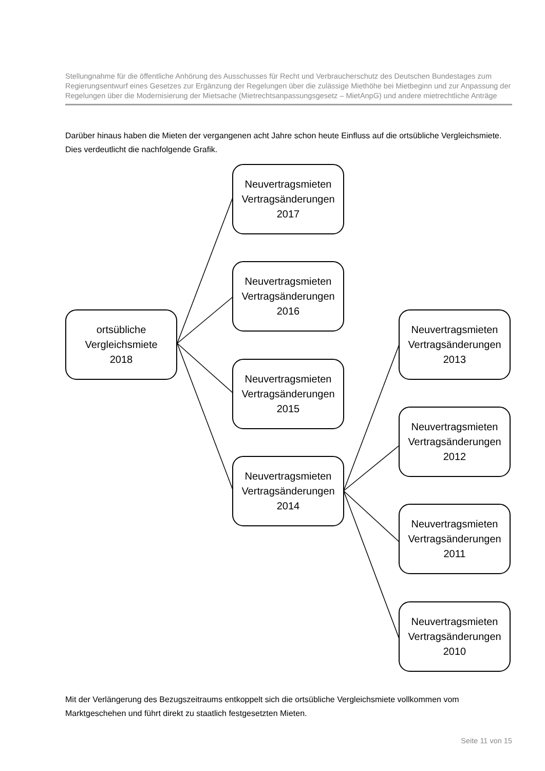Stellungnahme für die öffentliche Anhörung des Ausschusses für Recht und Verbraucherschutz des Deutschen Bundestages zum Regierungsentwurf eines Gesetzes zur Ergänzung der Regelungen über die zulässige Miethöhe bei Mietbeginn und zur Anpassung der Regelungen über die Modernisierung der Mietsache (Mietrechtsanpassungsgesetz – MietAnpG) und andere mietrechtliche Anträge
Darüber hinaus haben die Mieten der vergangenen acht Jahre schon heute Einfluss auf die ortsübliche Vergleichsmiete. Dies verdeutlicht die nachfolgende Grafik.
ortsübliche
Vergleichsmiete
2018
Neuvertragsmieten
Vertragsänderungen
2017
Neuvertragsmieten
Vertragsänderungen
2016
Neuvertragsmieten
Vertragsänderungen
2015
Neuvertragsmieten
Vertragsänderungen
2014
Neuvertragsmieten
Vertragsänderungen
2013
Neuvertragsmieten
Vertragsänderungen
2012
Neuvertragsmieten
Vertragsänderungen
2011
Neuvertragsmieten
Vertragsänderungen
2010
Mit der Verlängerung des Bezugszeitraums entkoppelt sich die ortsübliche Vergleichsmiete vollkommen vom Marktgeschehen und führt direkt zu staatlich festgesetzten Mieten.
Seite 11 von 15